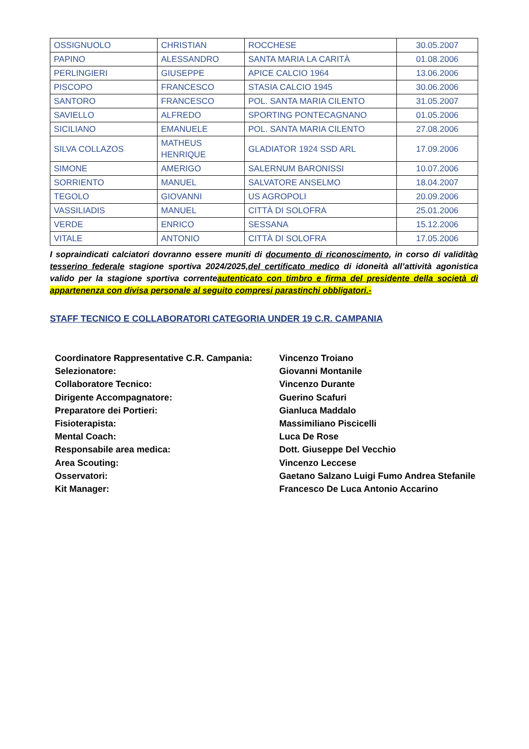| OSSIGNUOLO | CHRISTIAN | ROCCHESE | 30.05.2007 |
| PAPINO | ALESSANDRO | SANTA MARIA LA CARITÀ | 01.08.2006 |
| PERLINGIERI | GIUSEPPE | APICE CALCIO 1964 | 13.06.2006 |
| PISCOPO | FRANCESCO | STASIA CALCIO 1945 | 30.06.2006 |
| SANTORO | FRANCESCO | POL. SANTA MARIA CILENTO | 31.05.2007 |
| SAVIELLO | ALFREDO | SPORTING PONTECAGNANO | 01.05.2006 |
| SICILIANO | EMANUELE | POL. SANTA MARIA CILENTO | 27.08.2006 |
| SILVA COLLAZOS | MATHEUS HENRIQUE | GLADIATOR 1924 SSD ARL | 17.09.2006 |
| SIMONE | AMERIGO | SALERNUM BARONISSI | 10.07.2006 |
| SORRIENTO | MANUEL | SALVATORE ANSELMO | 18.04.2007 |
| TEGOLO | GIOVANNI | US AGROPOLI | 20.09.2006 |
| VASSILIADIS | MANUEL | CITTÀ DI SOLOFRA | 25.01.2006 |
| VERDE | ENRICO | SESSANA | 15.12.2006 |
| VITALE | ANTONIO | CITTÀ DI SOLOFRA | 17.05.2006 |
I sopraindicati calciatori dovranno essere muniti di documento di riconoscimento, in corso di validitào tesserino federale stagione sportiva 2024/2025,del certificato medico di idoneità all’attività agonistica valido per la stagione sportiva correnteautenticato con timbro e firma del presidente della società di appartenenza con divisa personale al seguito compresi parastinchi obbligatori.-
STAFF TECNICO E COLLABORATORI CATEGORIA UNDER 19 C.R. CAMPANIA
Coordinatore Rappresentative C.R. Campania: Vincenzo Troiano
Selezionatore: Giovanni Montanile
Collaboratore Tecnico: Vincenzo Durante
Dirigente Accompagnatore: Guerino Scafuri
Preparatore dei Portieri: Gianluca Maddalo
Fisioterapista: Massimiliano Piscicelli
Mental Coach: Luca De Rose
Responsabile area medica: Dott. Giuseppe Del Vecchio
Area Scouting: Vincenzo Leccese
Osservatori: Gaetano Salzano Luigi Fumo Andrea Stefanile
Kit Manager: Francesco De Luca Antonio Accarino